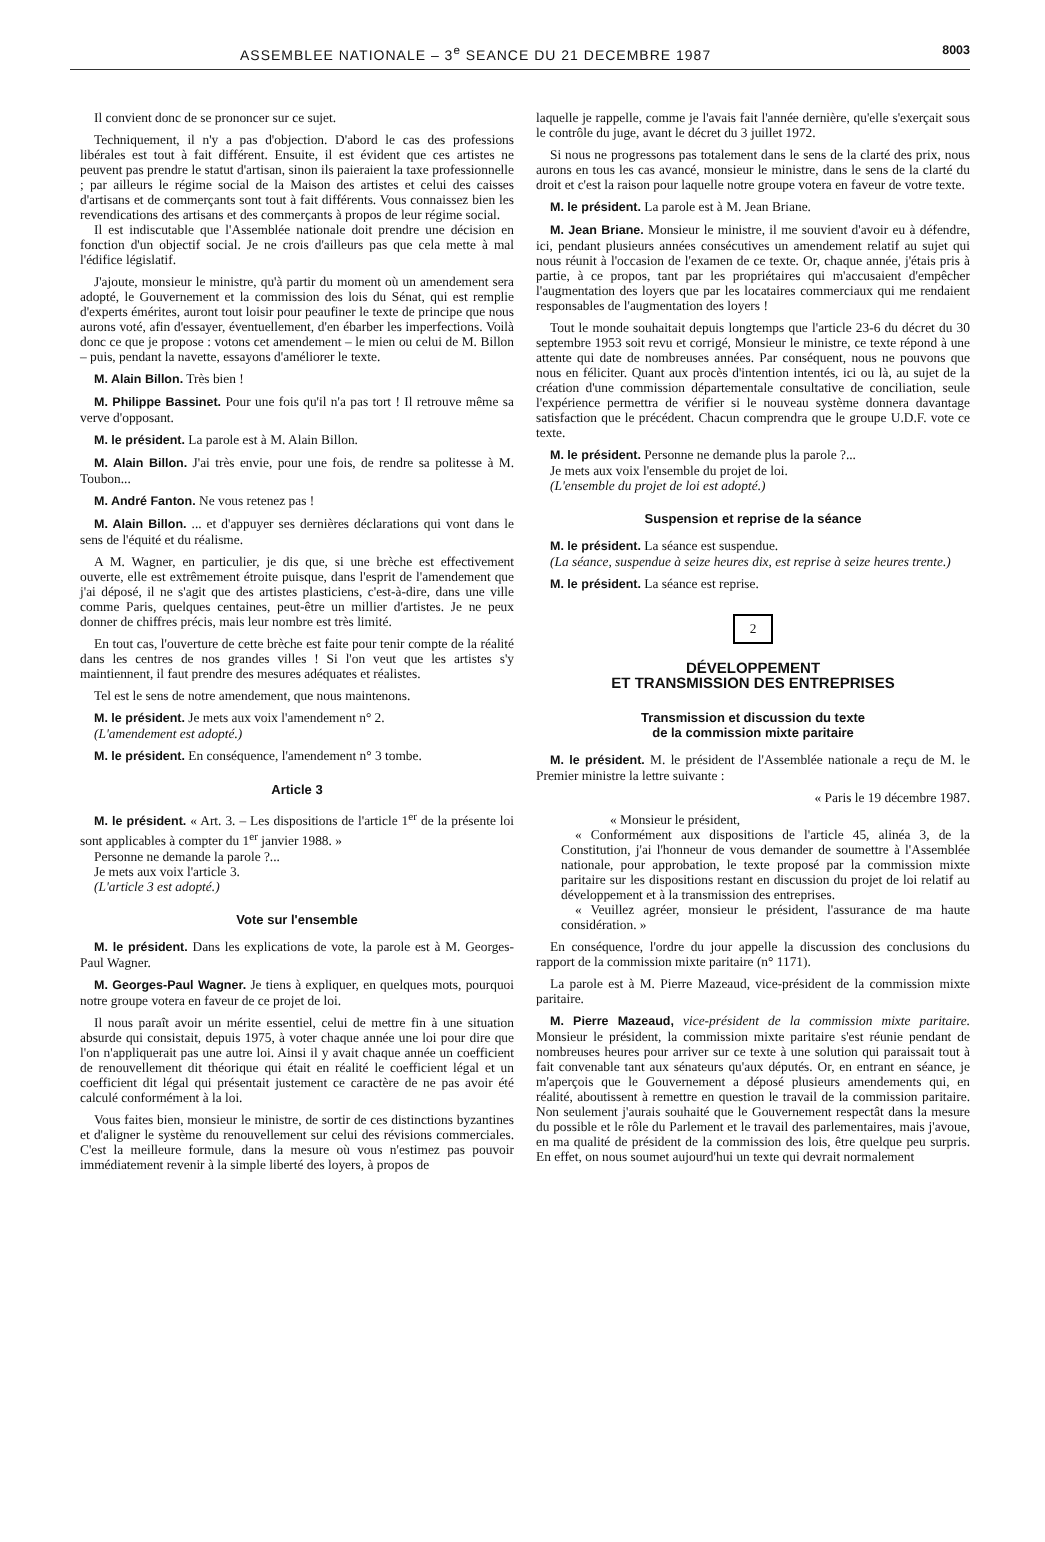ASSEMBLEE NATIONALE – 3<sup>e</sup> SEANCE DU 21 DECEMBRE 1987 8003
Il convient donc de se prononcer sur ce sujet.
Techniquement, il n'y a pas d'objection. D'abord le cas des professions libérales est tout à fait différent. Ensuite, il est évident que ces artistes ne peuvent pas prendre le statut d'artisan, sinon ils paieraient la taxe professionnelle ; par ailleurs le régime social de la Maison des artistes et celui des caisses d'artisans et de commerçants sont tout à fait différents. Vous connaissez bien les revendications des artisans et des commerçants à propos de leur régime social.
Il est indiscutable que l'Assemblée nationale doit prendre une décision en fonction d'un objectif social. Je ne crois d'ailleurs pas que cela mette à mal l'édifice législatif.
J'ajoute, monsieur le ministre, qu'à partir du moment où un amendement sera adopté, le Gouvernement et la commission des lois du Sénat, qui est remplie d'experts émérites, auront tout loisir pour peaufiner le texte de principe que nous aurons voté, afin d'essayer, éventuellement, d'en ébarber les imperfections. Voilà donc ce que je propose : votons cet amendement – le mien ou celui de M. Billon – puis, pendant la navette, essayons d'améliorer le texte.
M. Alain Billon. Très bien !
M. Philippe Bassinet. Pour une fois qu'il n'a pas tort ! Il retrouve même sa verve d'opposant.
M. le président. La parole est à M. Alain Billon.
M. Alain Billon. J'ai très envie, pour une fois, de rendre sa politesse à M. Toubon...
M. André Fanton. Ne vous retenez pas !
M. Alain Billon. ... et d'appuyer ses dernières déclarations qui vont dans le sens de l'équité et du réalisme.
A M. Wagner, en particulier, je dis que, si une brèche est effectivement ouverte, elle est extrêmement étroite puisque, dans l'esprit de l'amendement que j'ai déposé, il ne s'agit que des artistes plasticiens, c'est-à-dire, dans une ville comme Paris, quelques centaines, peut-être un millier d'artistes. Je ne peux donner de chiffres précis, mais leur nombre est très limité.
En tout cas, l'ouverture de cette brèche est faite pour tenir compte de la réalité dans les centres de nos grandes villes ! Si l'on veut que les artistes s'y maintiennent, il faut prendre des mesures adéquates et réalistes.
Tel est le sens de notre amendement, que nous maintenons.
M. le président. Je mets aux voix l'amendement n° 2.
(L'amendement est adopté.)
M. le président. En conséquence, l'amendement n° 3 tombe.
Article 3
M. le président. « Art. 3. – Les dispositions de l'article 1<sup>er</sup> de la présente loi sont applicables à compter du 1<sup>er</sup> janvier 1988. »
Personne ne demande la parole ?...
Je mets aux voix l'article 3.
(L'article 3 est adopté.)
Vote sur l'ensemble
M. le président. Dans les explications de vote, la parole est à M. Georges-Paul Wagner.
M. Georges-Paul Wagner. Je tiens à expliquer, en quelques mots, pourquoi notre groupe votera en faveur de ce projet de loi.
Il nous paraît avoir un mérite essentiel, celui de mettre fin à une situation absurde qui consistait, depuis 1975, à voter chaque année une loi pour dire que l'on n'appliquerait pas une autre loi. Ainsi il y avait chaque année un coefficient de renouvellement dit théorique qui était en réalité le coefficient légal et un coefficient dit légal qui présentait justement ce caractère de ne pas avoir été calculé conformément à la loi.
Vous faites bien, monsieur le ministre, de sortir de ces distinctions byzantines et d'aligner le système du renouvellement sur celui des révisions commerciales. C'est la meilleure formule, dans la mesure où vous n'estimez pas pouvoir immédiatement revenir à la simple liberté des loyers, à propos de
laquelle je rappelle, comme je l'avais fait l'année dernière, qu'elle s'exerçait sous le contrôle du juge, avant le décret du 3 juillet 1972.
Si nous ne progressons pas totalement dans le sens de la clarté des prix, nous aurons en tous les cas avancé, monsieur le ministre, dans le sens de la clarté du droit et c'est la raison pour laquelle notre groupe votera en faveur de votre texte.
M. le président. La parole est à M. Jean Briane.
M. Jean Briane. Monsieur le ministre, il me souvient d'avoir eu à défendre, ici, pendant plusieurs années consécutives un amendement relatif au sujet qui nous réunit à l'occasion de l'examen de ce texte. Or, chaque année, j'étais pris à partie, à ce propos, tant par les propriétaires qui m'accusaient d'empêcher l'augmentation des loyers que par les locataires commerciaux qui me rendaient responsables de l'augmentation des loyers !
Tout le monde souhaitait depuis longtemps que l'article 23-6 du décret du 30 septembre 1953 soit revu et corrigé, Monsieur le ministre, ce texte répond à une attente qui date de nombreuses années. Par conséquent, nous ne pouvons que nous en féliciter. Quant aux procès d'intention intentés, ici ou là, au sujet de la création d'une commission départementale consultative de conciliation, seule l'expérience permettra de vérifier si le nouveau système donnera davantage satisfaction que le précédent. Chacun comprendra que le groupe U.D.F. vote ce texte.
M. le président. Personne ne demande plus la parole ?...
Je mets aux voix l'ensemble du projet de loi.
(L'ensemble du projet de loi est adopté.)
Suspension et reprise de la séance
M. le président. La séance est suspendue.
(La séance, suspendue à seize heures dix, est reprise à seize heures trente.)
M. le président. La séance est reprise.
2
DÉVELOPPEMENT
ET TRANSMISSION DES ENTREPRISES
Transmission et discussion du texte
de la commission mixte paritaire
M. le président. M. le président de l'Assemblée nationale a reçu de M. le Premier ministre la lettre suivante :
« Paris le 19 décembre 1987.
« Monsieur le président,
« Conformément aux dispositions de l'article 45, alinéa 3, de la Constitution, j'ai l'honneur de vous demander de soumettre à l'Assemblée nationale, pour approbation, le texte proposé par la commission mixte paritaire sur les dispositions restant en discussion du projet de loi relatif au développement et à la transmission des entreprises.
« Veuillez agréer, monsieur le président, l'assurance de ma haute considération. »
En conséquence, l'ordre du jour appelle la discussion des conclusions du rapport de la commission mixte paritaire (n° 1171).
La parole est à M. Pierre Mazeaud, vice-président de la commission mixte paritaire.
M. Pierre Mazeaud, vice-président de la commission mixte paritaire. Monsieur le président, la commission mixte paritaire s'est réunie pendant de nombreuses heures pour arriver sur ce texte à une solution qui paraissait tout à fait convenable tant aux sénateurs qu'aux députés. Or, en entrant en séance, je m'aperçois que le Gouvernement a déposé plusieurs amendements qui, en réalité, aboutissent à remettre en question le travail de la commission paritaire. Non seulement j'aurais souhaité que le Gouvernement respectât dans la mesure du possible et le rôle du Parlement et le travail des parlementaires, mais j'avoue, en ma qualité de président de la commission des lois, être quelque peu surpris. En effet, on nous soumet aujourd'hui un texte qui devrait normalement